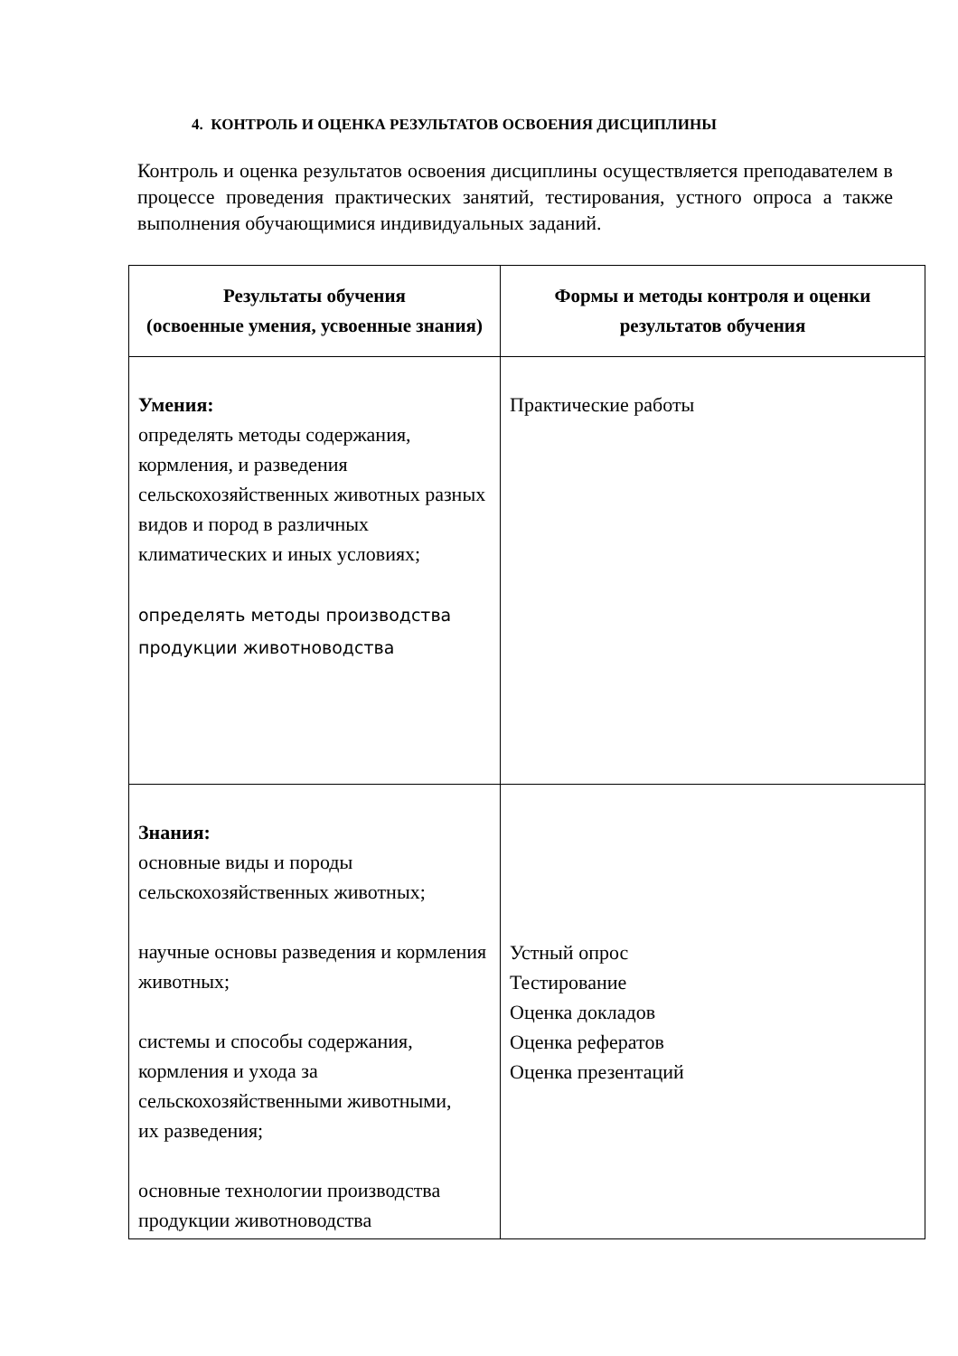4. КОНТРОЛЬ И ОЦЕНКА РЕЗУЛЬТАТОВ ОСВОЕНИЯ ДИСЦИПЛИНЫ
Контроль и оценка результатов освоения дисциплины осуществляется преподавателем в процессе проведения практических занятий, тестирования, устного опроса а также выполнения обучающимися индивидуальных заданий.
| Результаты обучения (освоенные умения, усвоенные знания) | Формы и методы контроля и оценки результатов обучения |
| --- | --- |
| Умения: определять методы содержания, кормления, и разведения сельскохозяйственных животных разных видов и пород в различных климатических и иных условиях; определять методы производства продукции животноводства | Практические работы |
| Знания: основные виды и породы сельскохозяйственных животных; научные основы разведения и кормления животных; системы и способы содержания, кормления и ухода за сельскохозяйственными животными, их разведения; основные технологии производства продукции животноводства | Устный опрос Тестирование Оценка докладов Оценка рефератов Оценка презентаций |